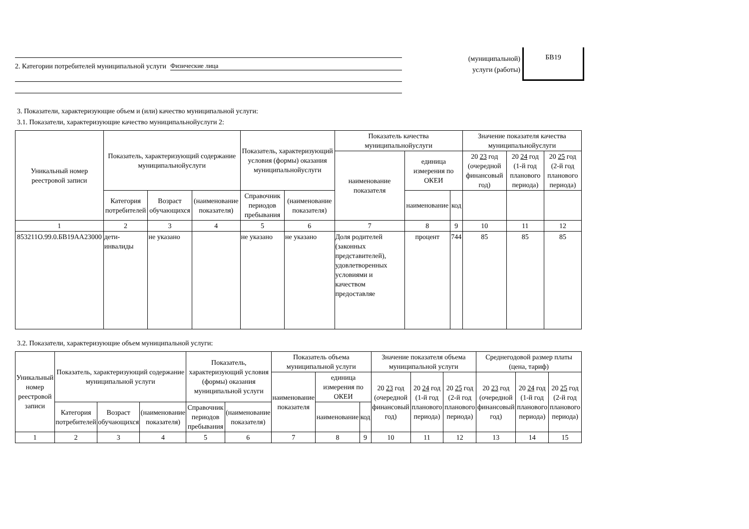2. Категории потребителей муниципальной услуги Физические лица
(муниципальной)
услуги (работы)
БВ19
3. Показатели, характеризующие объем и (или) качество муниципальной услуги:
3.1. Показатели, характеризующие качество муниципальнойуслуги 2:
| Уникальный номер реестровой записи | Показатель, характеризующий содержание муниципальнойуслуги | | | Показатель, характеризующий условия (формы) оказания муниципальнойуслуги | | Показатель качества муниципальнойуслуги | | | Значение показателя качества муниципальнойуслуги | | |
| --- | --- | --- | --- | --- | --- | --- | --- | --- | --- | --- | --- |
| | | | | | | наименование показателя | единица измерения по ОКЕИ | | 20 23 год (очередной финансовый год) | 20 24 год (1-й год планового периода) | 20 25 год (2-й год планового периода) |
| | Категория потребителей | Возраст обучающихся | (наименование показателя) | Справочник периодов пребывания | (наименование показателя) | | наименование | код | | | |
| 1 | 2 | 3 | 4 | 5 | 6 | 7 | 8 | 9 | 10 | 11 | 12 |
| 853211О.99.0.БВ19АА23000 | дети-инвалиды | не указано | | не указано | не указано | Доля родителей (законных представителей), удовлетворенных условиями и качеством предоставляе | процент | 744 | 85 | 85 | 85 |
3.2. Показатели, характеризующие объем муниципальной услуги:
| Уникальный номер реестровой записи | Показатель, характеризующий содержание муниципальной услуги | | | Показатель, характеризующий условия (формы) оказания муниципальной услуги | | Показатель объема муниципальной услуги | | | Значение показателя объема муниципальной услуги | | | Среднегодовой размер платы (цена, тариф) | | |
| --- | --- | --- | --- | --- | --- | --- | --- | --- | --- | --- | --- | --- | --- | --- |
| | | | | | | наименование показателя | единица измерения по ОКЕИ | | 20 23 год (очередной финансовый год) | 20 24 год (1-й год планового периода) | 20 25 год (2-й год планового периода) | 20 23 год (очередной финансовый год) | 20 24 год (1-й год планового периода) | 20 25 год (2-й год планового периода) |
| | Категория потребителей | Возраст обучающихся | (наименование показателя) | Справочник периодов пребывания | (наименование показателя) | | наименование | код | | | | | | |
| 1 | 2 | 3 | 4 | 5 | 6 | 7 | 8 | 9 | 10 | 11 | 12 | 13 | 14 | 15 |